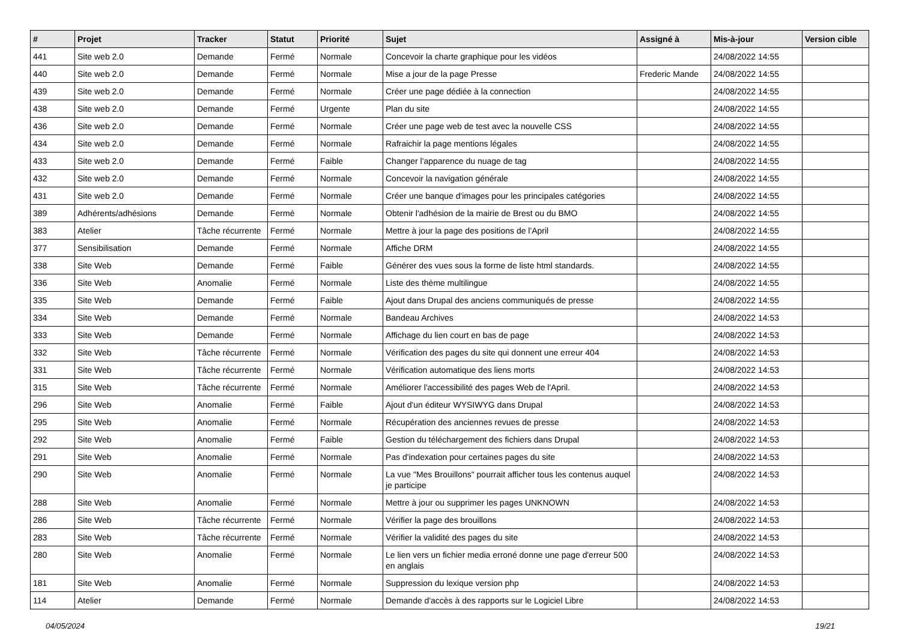| # | Projet | Tracker | Statut | Priorité | Sujet | Assigné à | Mis-à-jour | Version cible |
| --- | --- | --- | --- | --- | --- | --- | --- | --- |
| 441 | Site web 2.0 | Demande | Fermé | Normale | Concevoir la charte graphique pour les vidéos | | 24/08/2022 14:55 | |
| 440 | Site web 2.0 | Demande | Fermé | Normale | Mise a jour de la page Presse | Frederic Mande | 24/08/2022 14:55 | |
| 439 | Site web 2.0 | Demande | Fermé | Normale | Créer une page dédiée à la connection | | 24/08/2022 14:55 | |
| 438 | Site web 2.0 | Demande | Fermé | Urgente | Plan du site | | 24/08/2022 14:55 | |
| 436 | Site web 2.0 | Demande | Fermé | Normale | Créer une page web de test avec la nouvelle CSS | | 24/08/2022 14:55 | |
| 434 | Site web 2.0 | Demande | Fermé | Normale | Rafraichir la page mentions légales | | 24/08/2022 14:55 | |
| 433 | Site web 2.0 | Demande | Fermé | Faible | Changer l'apparence du nuage de tag | | 24/08/2022 14:55 | |
| 432 | Site web 2.0 | Demande | Fermé | Normale | Concevoir la navigation générale | | 24/08/2022 14:55 | |
| 431 | Site web 2.0 | Demande | Fermé | Normale | Créer une banque d'images pour les principales catégories | | 24/08/2022 14:55 | |
| 389 | Adhérents/adhésions | Demande | Fermé | Normale | Obtenir l'adhésion de la mairie de Brest ou du BMO | | 24/08/2022 14:55 | |
| 383 | Atelier | Tâche récurrente | Fermé | Normale | Mettre à jour la page des positions de l'April | | 24/08/2022 14:55 | |
| 377 | Sensibilisation | Demande | Fermé | Normale | Affiche DRM | | 24/08/2022 14:55 | |
| 338 | Site Web | Demande | Fermé | Faible | Générer des vues sous la forme de liste html standards. | | 24/08/2022 14:55 | |
| 336 | Site Web | Anomalie | Fermé | Normale | Liste des thème multilingue | | 24/08/2022 14:55 | |
| 335 | Site Web | Demande | Fermé | Faible | Ajout dans Drupal des anciens communiqués de presse | | 24/08/2022 14:55 | |
| 334 | Site Web | Demande | Fermé | Normale | Bandeau Archives | | 24/08/2022 14:53 | |
| 333 | Site Web | Demande | Fermé | Normale | Affichage du lien court en bas de page | | 24/08/2022 14:53 | |
| 332 | Site Web | Tâche récurrente | Fermé | Normale | Vérification des pages du site qui donnent une erreur 404 | | 24/08/2022 14:53 | |
| 331 | Site Web | Tâche récurrente | Fermé | Normale | Vérification automatique des liens morts | | 24/08/2022 14:53 | |
| 315 | Site Web | Tâche récurrente | Fermé | Normale | Améliorer l'accessibilité des pages Web de l'April. | | 24/08/2022 14:53 | |
| 296 | Site Web | Anomalie | Fermé | Faible | Ajout d'un éditeur WYSIWYG dans Drupal | | 24/08/2022 14:53 | |
| 295 | Site Web | Anomalie | Fermé | Normale | Récupération des anciennes revues de presse | | 24/08/2022 14:53 | |
| 292 | Site Web | Anomalie | Fermé | Faible | Gestion du téléchargement des fichiers dans Drupal | | 24/08/2022 14:53 | |
| 291 | Site Web | Anomalie | Fermé | Normale | Pas d'indexation pour certaines pages du site | | 24/08/2022 14:53 | |
| 290 | Site Web | Anomalie | Fermé | Normale | La vue "Mes Brouillons" pourrait afficher tous les contenus auquel je participe | | 24/08/2022 14:53 | |
| 288 | Site Web | Anomalie | Fermé | Normale | Mettre à jour ou supprimer les pages UNKNOWN | | 24/08/2022 14:53 | |
| 286 | Site Web | Tâche récurrente | Fermé | Normale | Vérifier la page des brouillons | | 24/08/2022 14:53 | |
| 283 | Site Web | Tâche récurrente | Fermé | Normale | Vérifier la validité des pages du site | | 24/08/2022 14:53 | |
| 280 | Site Web | Anomalie | Fermé | Normale | Le lien vers un fichier media erroné donne une page d'erreur 500 en anglais | | 24/08/2022 14:53 | |
| 181 | Site Web | Anomalie | Fermé | Normale | Suppression du lexique version php | | 24/08/2022 14:53 | |
| 114 | Atelier | Demande | Fermé | Normale | Demande d'accès à des rapports sur le Logiciel Libre | | 24/08/2022 14:53 | |
04/05/2024 19/21